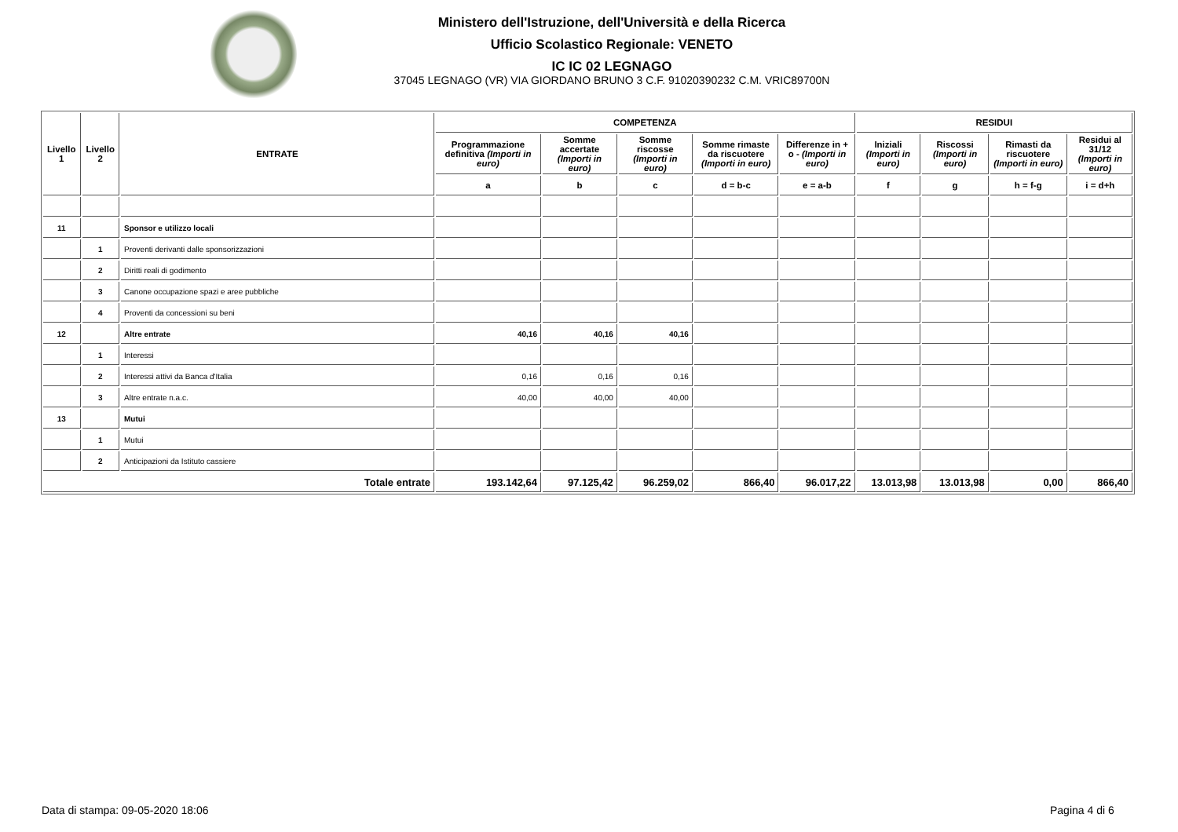Ministero dell'Istruzione, dell'Università e della Ricerca
Ufficio Scolastico Regionale: VENETO
IC IC 02 LEGNAGO
37045 LEGNAGO (VR) VIA GIORDANO BRUNO 3 C.F. 91020390232 C.M. VRIC89700N
| Livello 1 | Livello 2 | ENTRATE | COMPETENZA | | | | | RESIDUI | | | |
| --- | --- | --- | --- | --- | --- | --- | --- | --- | --- | --- | --- |
| | | | Programmazione definitiva (Importi in euro) | Somme accertate (Importi in euro) | Somme riscosse (Importi in euro) | Somme rimaste da riscuotere (Importi in euro) | Differenze in + o - (Importi in euro) | Iniziali (Importi in euro) | Riscossi (Importi in euro) | Rimasti da riscuotere (Importi in euro) | Residui al 31/12 (Importi in euro) |
| | | | a | b | c | d = b-c | e = a-b | f | g | h = f-g | i = d+h |
| 11 | | Sponsor e utilizzo locali | | | | | | | | | |
| | 1 | Proventi derivanti dalle sponsorizzazioni | | | | | | | | | |
| | 2 | Diritti reali di godimento | | | | | | | | | |
| | 3 | Canone occupazione spazi e aree pubbliche | | | | | | | | | |
| | 4 | Proventi da concessioni su beni | | | | | | | | | |
| 12 | | Altre entrate | 40,16 | 40,16 | 40,16 | | | | | | |
| | 1 | Interessi | | | | | | | | | |
| | 2 | Interessi attivi da Banca d'Italia | 0,16 | 0,16 | 0,16 | | | | | | |
| | 3 | Altre entrate n.a.c. | 40,00 | 40,00 | 40,00 | | | | | | |
| 13 | | Mutui | | | | | | | | | |
| | 1 | Mutui | | | | | | | | | |
| | 2 | Anticipazioni da Istituto cassiere | | | | | | | | | |
| Totale entrate | | | 193.142,64 | 97.125,42 | 96.259,02 | 866,40 | 96.017,22 | 13.013,98 | 13.013,98 | 0,00 | 866,40 |
Data di stampa: 09-05-2020 18:06
Pagina 4 di 6